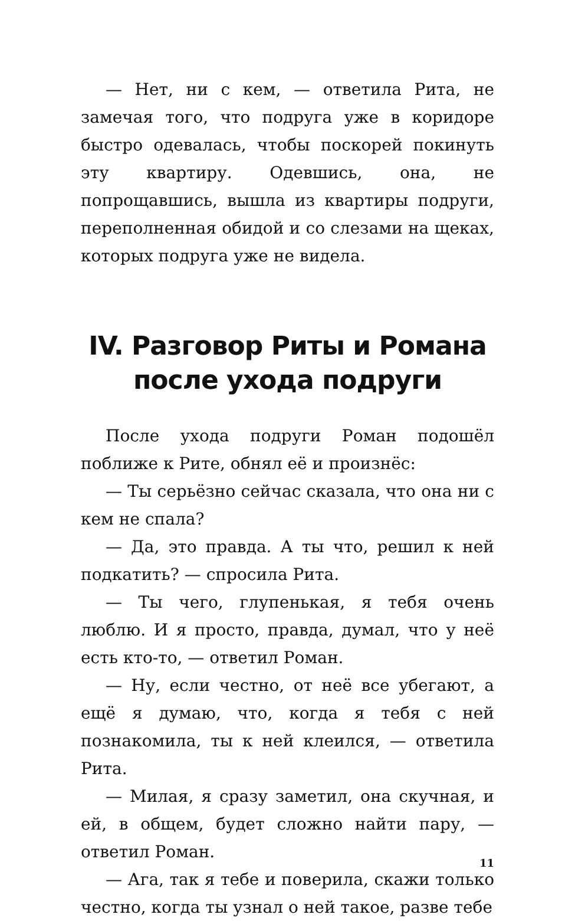— Нет, ни с кем, — ответила Рита, не замечая того, что подруга уже в коридоре быстро одевалась, чтобы поскорей покинуть эту квартиру. Одевшись, она, не попрощавшись, вышла из квартиры подруги, переполненная обидой и со слезами на щеках, которых подруга уже не видела.
IV. Разговор Риты и Романа
после ухода подруги
После ухода подруги Роман подошёл поближе к Рите, обнял её и произнёс:
— Ты серьёзно сейчас сказала, что она ни с кем не спала?
— Да, это правда. А ты что, решил к ней подкатить? — спросила Рита.
— Ты чего, глупенькая, я тебя очень люблю. И я просто, правда, думал, что у неё есть кто-то, — ответил Роман.
— Ну, если честно, от неё все убегают, а ещё я думаю, что, когда я тебя с ней познакомила, ты к ней клеился, — ответила Рита.
— Милая, я сразу заметил, она скучная, и ей, в общем, будет сложно найти пару, — ответил Роман.
— Ага, так я тебе и поверила, скажи только честно, когда ты узнал о ней такое, разве тебе
11